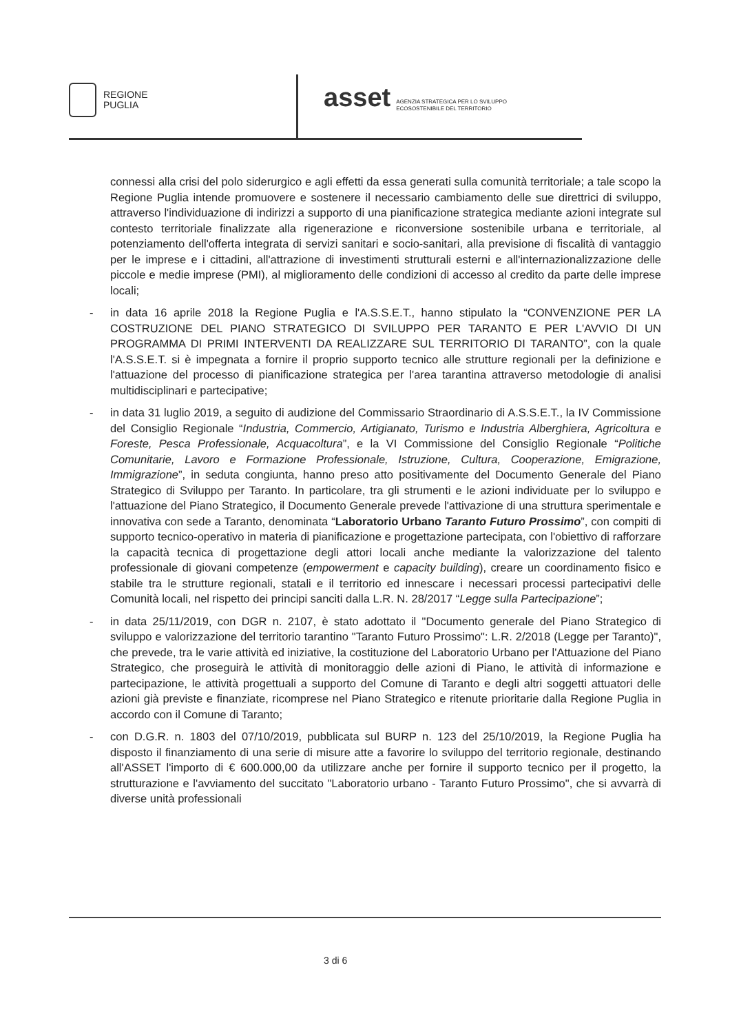REGIONE
PUGLIA
asset AGENZIA STRATEGICA PER LO SVILUPPO
ECOSOSTENIBILE DEL TERRITORIO
connessi alla crisi del polo siderurgico e agli effetti da essa generati sulla comunità territoriale; a tale scopo la Regione Puglia intende promuovere e sostenere il necessario cambiamento delle sue direttrici di sviluppo, attraverso l'individuazione di indirizzi a supporto di una pianificazione strategica mediante azioni integrate sul contesto territoriale finalizzate alla rigenerazione e riconversione sostenibile urbana e territoriale, al potenziamento dell'offerta integrata di servizi sanitari e socio-sanitari, alla previsione di fiscalità di vantaggio per le imprese e i cittadini, all'attrazione di investimenti strutturali esterni e all'internazionalizzazione delle piccole e medie imprese (PMI), al miglioramento delle condizioni di accesso al credito da parte delle imprese locali;
- in data 16 aprile 2018 la Regione Puglia e l'A.S.S.E.T., hanno stipulato la “CONVENZIONE PER LA COSTRUZIONE DEL PIANO STRATEGICO DI SVILUPPO PER TARANTO E PER L'AVVIO DI UN PROGRAMMA DI PRIMI INTERVENTI DA REALIZZARE SUL TERRITORIO DI TARANTO”, con la quale l'A.S.S.E.T. si è impegnata a fornire il proprio supporto tecnico alle strutture regionali per la definizione e l'attuazione del processo di pianificazione strategica per l'area tarantina attraverso metodologie di analisi multidisciplinari e partecipative;
- in data 31 luglio 2019, a seguito di audizione del Commissario Straordinario di A.S.S.E.T., la IV Commissione del Consiglio Regionale “Industria, Commercio, Artigianato, Turismo e Industria Alberghiera, Agricoltura e Foreste, Pesca Professionale, Acquacoltura”, e la VI Commissione del Consiglio Regionale “Politiche Comunitarie, Lavoro e Formazione Professionale, Istruzione, Cultura, Cooperazione, Emigrazione, Immigrazione”, in seduta congiunta, hanno preso atto positivamente del Documento Generale del Piano Strategico di Sviluppo per Taranto. In particolare, tra gli strumenti e le azioni individuate per lo sviluppo e l'attuazione del Piano Strategico, il Documento Generale prevede l'attivazione di una struttura sperimentale e innovativa con sede a Taranto, denominata “Laboratorio Urbano Taranto Futuro Prossimo”, con compiti di supporto tecnico-operativo in materia di pianificazione e progettazione partecipata, con l'obiettivo di rafforzare la capacità tecnica di progettazione degli attori locali anche mediante la valorizzazione del talento professionale di giovani competenze (empowerment e capacity building), creare un coordinamento fisico e stabile tra le strutture regionali, statali e il territorio ed innescare i necessari processi partecipativi delle Comunità locali, nel rispetto dei principi sanciti dalla L.R. N. 28/2017 “Legge sulla Partecipazione”;
- in data 25/11/2019, con DGR n. 2107, è stato adottato il "Documento generale del Piano Strategico di sviluppo e valorizzazione del territorio tarantino "Taranto Futuro Prossimo": L.R. 2/2018 (Legge per Taranto)", che prevede, tra le varie attività ed iniziative, la costituzione del Laboratorio Urbano per l'Attuazione del Piano Strategico, che proseguirà le attività di monitoraggio delle azioni di Piano, le attività di informazione e partecipazione, le attività progettuali a supporto del Comune di Taranto e degli altri soggetti attuatori delle azioni già previste e finanziate, ricomprese nel Piano Strategico e ritenute prioritarie dalla Regione Puglia in accordo con il Comune di Taranto;
- con D.G.R. n. 1803 del 07/10/2019, pubblicata sul BURP n. 123 del 25/10/2019, la Regione Puglia ha disposto il finanziamento di una serie di misure atte a favorire lo sviluppo del territorio regionale, destinando all'ASSET l'importo di € 600.000,00 da utilizzare anche per fornire il supporto tecnico per il progetto, la strutturazione e l'avviamento del succitato "Laboratorio urbano - Taranto Futuro Prossimo", che si avvarrà di diverse unità professionali
3 di 6